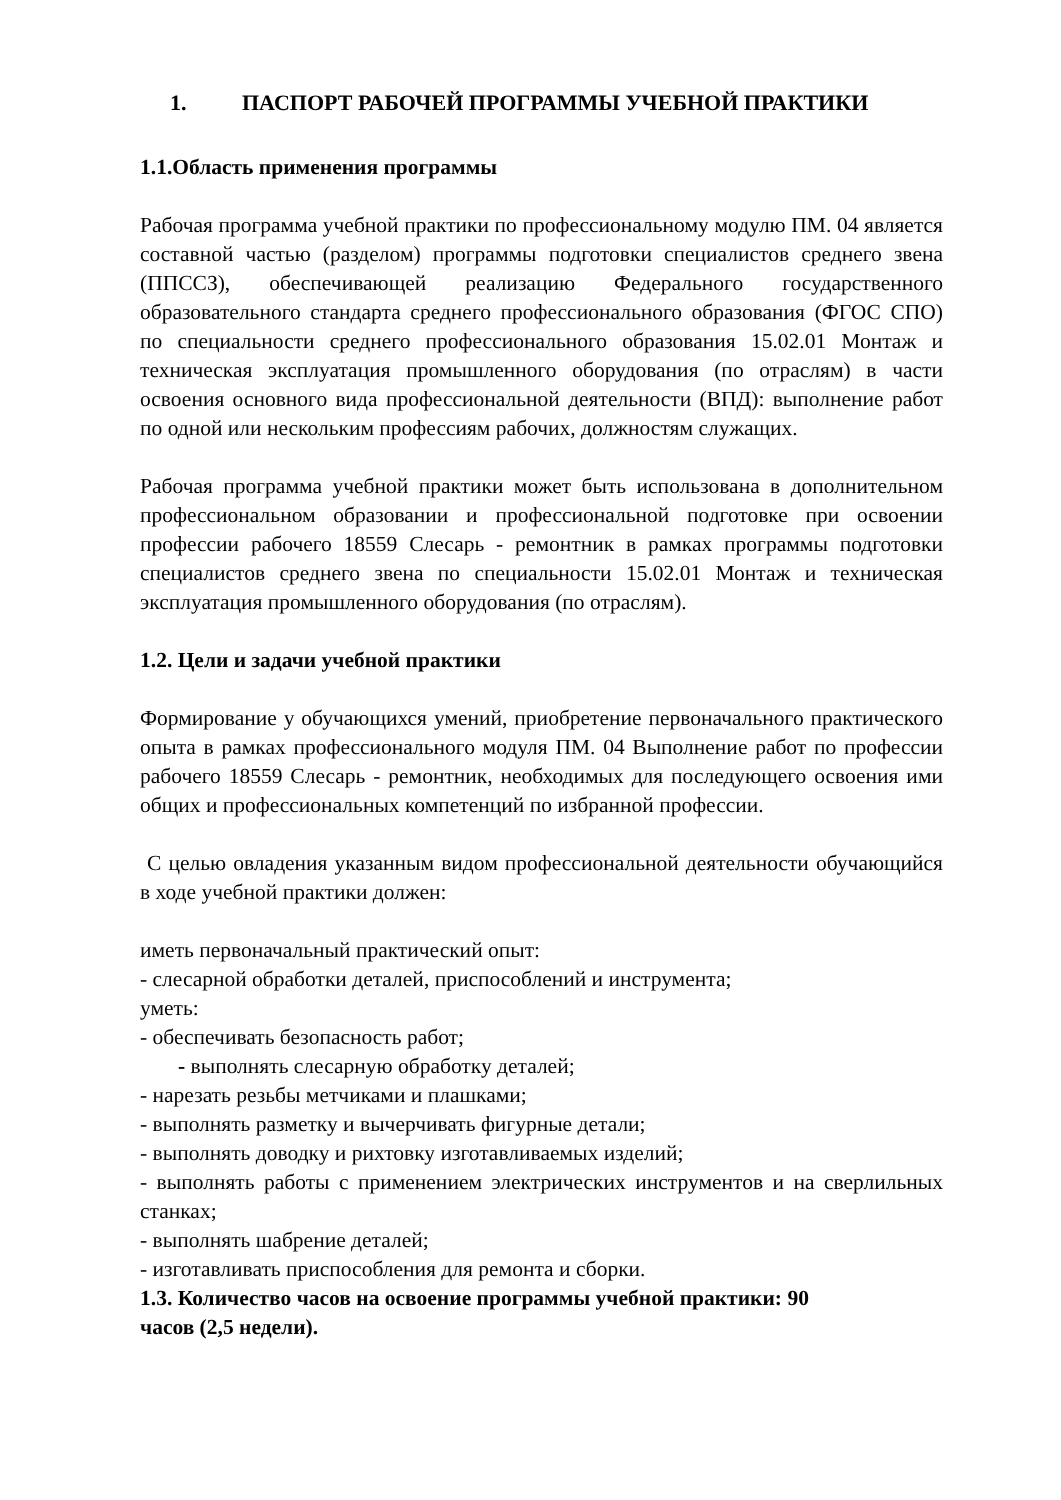1. ПАСПОРТ РАБОЧЕЙ ПРОГРАММЫ УЧЕБНОЙ ПРАКТИКИ
1.1.Область применения программы
Рабочая программа учебной практики по профессиональному модулю ПМ. 04 является составной частью (разделом) программы подготовки специалистов среднего звена (ППССЗ), обеспечивающей реализацию Федерального государственного образовательного стандарта среднего профессионального образования (ФГОС СПО) по специальности среднего профессионального образования 15.02.01 Монтаж и техническая эксплуатация промышленного оборудования (по отраслям) в части освоения основного вида профессиональной деятельности (ВПД): выполнение работ по одной или нескольким профессиям рабочих, должностям служащих.
Рабочая программа учебной практики может быть использована в дополнительном профессиональном образовании и профессиональной подготовке при освоении профессии рабочего 18559 Слесарь - ремонтник в рамках программы подготовки специалистов среднего звена по специальности 15.02.01 Монтаж и техническая эксплуатация промышленного оборудования (по отраслям).
1.2. Цели и задачи учебной практики
Формирование у обучающихся умений, приобретение первоначального практического опыта в рамках профессионального модуля ПМ. 04 Выполнение работ по профессии рабочего 18559 Слесарь - ремонтник, необходимых для последующего освоения ими общих и профессиональных компетенций по избранной профессии.
С целью овладения указанным видом профессиональной деятельности обучающийся в ходе учебной практики должен:
иметь первоначальный практический опыт:
- слесарной обработки деталей, приспособлений и инструмента;
уметь:
- обеспечивать безопасность работ;
- выполнять слесарную обработку деталей;
- нарезать резьбы метчиками и плашками;
- выполнять разметку и вычерчивать фигурные детали;
- выполнять доводку и рихтовку изготавливаемых изделий;
- выполнять работы с применением электрических инструментов и на сверлильных станках;
- выполнять шабрение деталей;
- изготавливать приспособления для ремонта и сборки.
1.3. Количество часов на освоение программы учебной практики: 90
часов (2,5 недели).